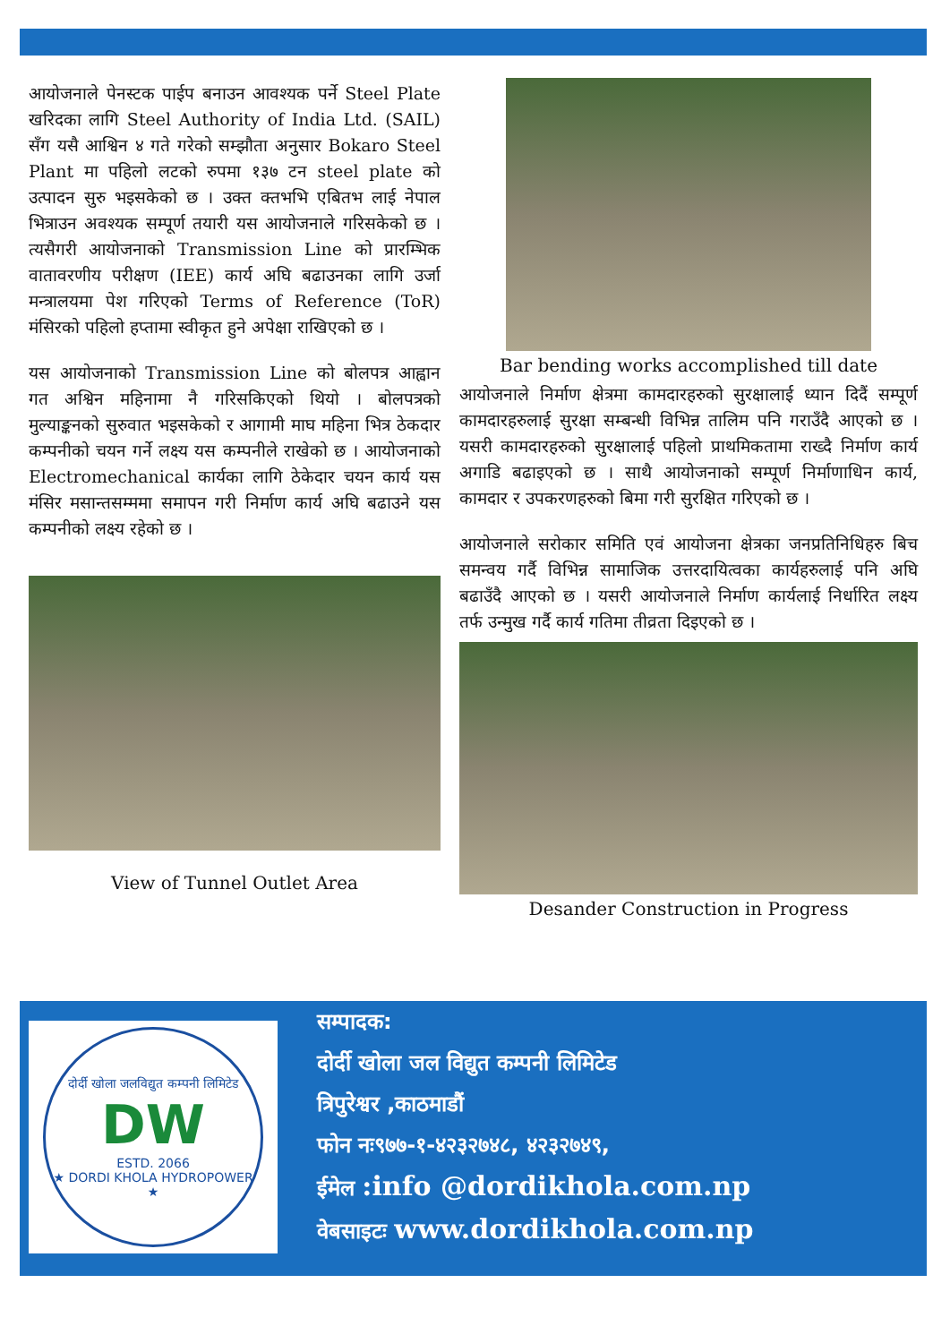आयोजनाले पेनस्टक पाईप बनाउन आवश्यक पर्ने Steel Plate खरिदका लागि Steel Authority of India Ltd. (SAIL) सँग यसै आश्विन ४ गते गरेको सम्झौता अनुसार Bokaro Steel Plant मा पहिलो लटको रुपमा १३७ टन steel plate को उत्पादन सुरु भइसकेको छ । उक्त क्तभभि एबितभ लाई नेपाल भित्राउन अवश्यक सम्पूर्ण तयारी यस आयोजनाले गरिसकेको छ । त्यसैगरी आयोजनाको Transmission Line को प्रारम्भिक वातावरणीय परीक्षण (IEE) कार्य अघि बढाउनका लागि उर्जा मन्त्रालयमा पेश गरिएको Terms of Reference (ToR) मंसिरको पहिलो हप्तामा स्वीकृत हुने अपेक्षा राखिएको छ ।
यस आयोजनाको Transmission Line को बोलपत्र आह्वान गत अश्विन महिनामा नै गरिसकिएको थियो । बोलपत्रको मुल्याङ्कनको सुरुवात भइसकेको र आगामी माघ महिना भित्र ठेकदार कम्पनीको चयन गर्ने लक्ष्य यस कम्पनीले राखेको छ । आयोजनाको Electromechanical कार्यका लागि ठेकेदार चयन कार्य यस मंसिर मसान्तसम्ममा समापन गरी निर्माण कार्य अघि बढाउने यस कम्पनीको लक्ष्य रहेको छ ।
View of Tunnel Outlet Area
Bar bending works accomplished till date
आयोजनाले निर्माण क्षेत्रमा कामदारहरुको सुरक्षालाई ध्यान दिदैं सम्पूर्ण कामदारहरुलाई सुरक्षा सम्बन्धी विभिन्न तालिम पनि गराउँदै आएको छ । यसरी कामदारहरुको सुरक्षालाई पहिलो प्राथमिकतामा राख्दै निर्माण कार्य अगाडि बढाइएको छ । साथै आयोजनाको सम्पूर्ण निर्माणाधिन कार्य, कामदार र उपकरणहरुको बिमा गरी सुरक्षित गरिएको छ ।
आयोजनाले सरोकार समिति एवं आयोजना क्षेत्रका जनप्रतिनिधिहरु बिच समन्वय गर्दै विभिन्न सामाजिक उत्तरदायित्वका कार्यहरुलाई पनि अघि बढाउँदै आएको छ । यसरी आयोजनाले निर्माण कार्यलाई निर्धारित लक्ष्य तर्फ उन्मुख गर्दै कार्य गतिमा तीव्रता दिइएको छ ।
Desander Construction in Progress
दोर्दी खोला जलविद्युत कम्पनी लिमिटेड
DW
ESTD. 2066
★ DORDI KHOLA HYDROPOWER ★
सम्पादक:
दोर्दी खोला जल विद्युत कम्पनी लिमिटेड
त्रिपुरेश्वर ,काठमाडौं
फोन नः९७७-१-४२३२७४८, ४२३२७४९,
ईमेल :info @dordikhola.com.np
वेबसाइटः www.dordikhola.com.np